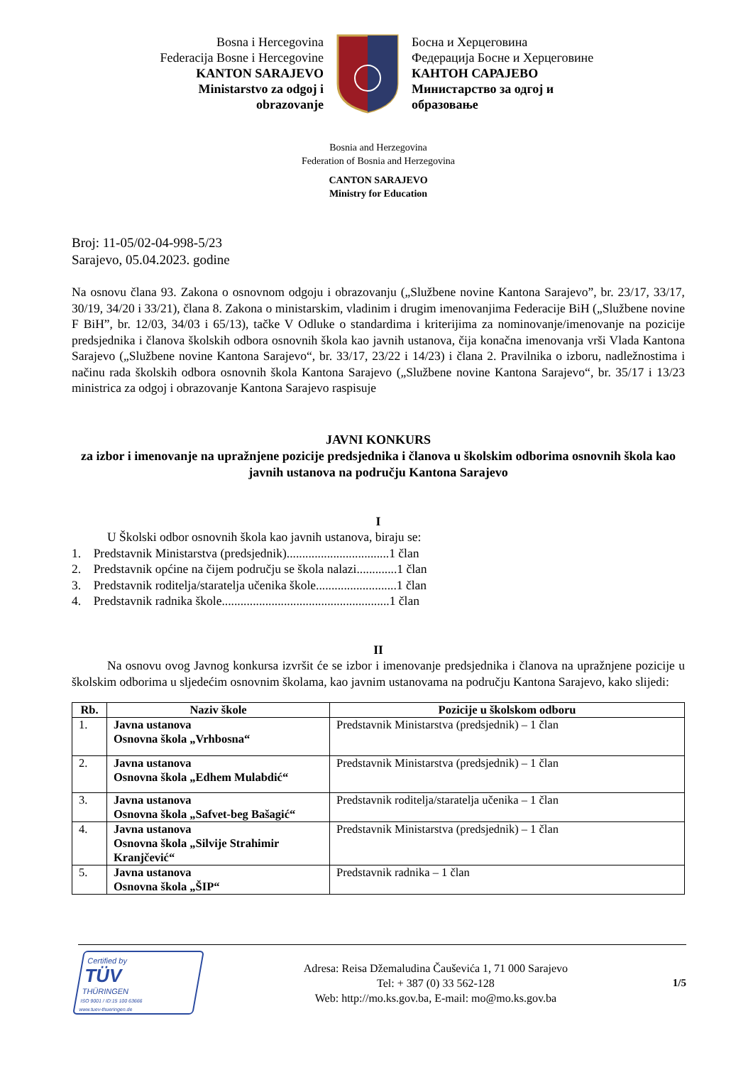Bosna i Hercegovina
Federacija Bosne i Hercegovine
KANTON SARAJEVO
Ministarstvo za odgoj i obrazovanje
Босна и Херцеговина
Федерација Босне и Херцеговине
КАНТОН САРАЈЕВО
Министарство за одгој и образовање
Bosnia and Herzegovina
Federation of Bosnia and Herzegovina
CANTON SARAJEVO
Ministry for Education
Broj: 11-05/02-04-998-5/23
Sarajevo, 05.04.2023. godine
Na osnovu člana 93. Zakona o osnovnom odgoju i obrazovanju („Službene novine Kantona Sarajevo”, br. 23/17, 33/17, 30/19, 34/20 i 33/21), člana 8. Zakona o ministarskim, vladinim i drugim imenovanjima Federacije BiH („Službene novine F BiH”, br. 12/03, 34/03 i 65/13), tačke V Odluke o standardima i kriterijima za nominovanje/imenovanje na pozicije predsjednika i članova školskih odbora osnovnih škola kao javnih ustanova, čija konačna imenovanja vrši Vlada Kantona Sarajevo („Službene novine Kantona Sarajevo“, br. 33/17, 23/22 i 14/23) i člana 2. Pravilnika o izboru, nadležnostima i načinu rada školskih odbora osnovnih škola Kantona Sarajevo („Službene novine Kantona Sarajevo“, br. 35/17 i 13/23 ministrica za odgoj i obrazovanje Kantona Sarajevo raspisuje
JAVNI KONKURS
za izbor i imenovanje na upražnjene pozicije predsjednika i članova u školskim odborima osnovnih škola kao javnih ustanova na području Kantona Sarajevo
I
U Školski odbor osnovnih škola kao javnih ustanova, biraju se:
1. Predstavnik Ministarstva (predsjednik).................................1 član
2. Predstavnik općine na čijem području se škola nalazi.............1 član
3. Predstavnik roditelja/staratelja učenika škole..........................1 član
4. Predstavnik radnika škole......................................................1 član
II
Na osnovu ovog Javnog konkursa izvršit će se izbor i imenovanje predsjednika i članova na upražnjene pozicije u školskim odborima u sljedećim osnovnim školama, kao javnim ustanovama na području Kantona Sarajevo, kako slijedi:
| Rb. | Naziv škole | Pozicije u školskom odboru |
| --- | --- | --- |
| 1. | Javna ustanova Osnovna škola „Vrhbosna“ | Predstavnik Ministarstva (predsjednik) – 1 član |
| 2. | Javna ustanova Osnovna škola „Edhem Mulabdić“ | Predstavnik Ministarstva (predsjednik) – 1 član |
| 3. | Javna ustanova Osnovna škola „Safvet-beg Bašagić“ | Predstavnik roditelja/staratelja učenika – 1 član |
| 4. | Javna ustanova Osnovna škola „Silvije Strahimir Kranjčević“ | Predstavnik Ministarstva (predsjednik) – 1 član |
| 5. | Javna ustanova Osnovna škola „ŠIP“ | Predstavnik radnika – 1 član |
Certified by
TÜV
THÜRINGEN
ISO 9001 / ID:15 100 63666
www.tuev-thueringen.de
Adresa: Reisa Džemaludina Čauševića 1, 71 000 Sarajevo
Tel: + 387 (0) 33 562-128
Web: http://mo.ks.gov.ba, E-mail: mo@mo.ks.gov.ba
1/5